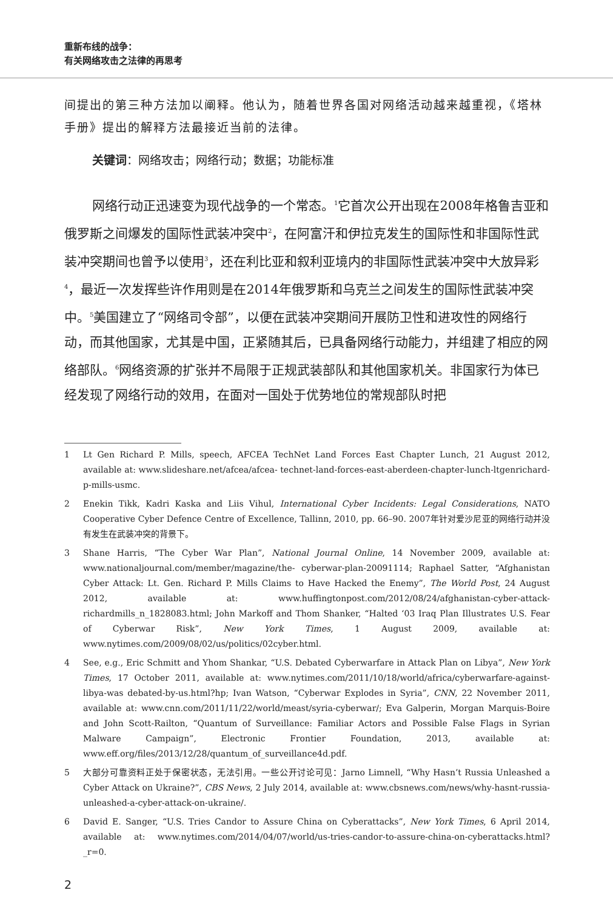重新布线的战争：
有关网络攻击之法律的再思考
间提出的第三种方法加以阐释。他认为，随着世界各国对网络活动越来越重视，《塔林手册》提出的解释方法最接近当前的法律。
关键词：网络攻击；网络行动；数据；功能标准
网络行动正迅速变为现代战争的一个常态。<sup>1</sup>它首次公开出现在2008年格鲁吉亚和俄罗斯之间爆发的国际性武装冲突中<sup>2</sup>，在阿富汗和伊拉克发生的国际性和非国际性武装冲突期间也曾予以使用<sup>3</sup>，还在利比亚和叙利亚境内的非国际性武装冲突中大放异彩<sup>4</sup>，最近一次发挥些许作用则是在2014年俄罗斯和乌克兰之间发生的国际性武装冲突中。<sup>5</sup>美国建立了“网络司令部”，以便在武装冲突期间开展防卫性和进攻性的网络行动，而其他国家，尤其是中国，正紧随其后，已具备网络行动能力，并组建了相应的网络部队。<sup>6</sup>网络资源的扩张并不局限于正规武装部队和其他国家机关。非国家行为体已经发现了网络行动的效用，在面对一国处于优势地位的常规部队时把
1 Lt Gen Richard P. Mills, speech, AFCEA TechNet Land Forces East Chapter Lunch, 21 August 2012, available at: www.slideshare.net/afcea/afcea- technet-land-forces-east-aberdeen-chapter-lunch-ltgenrichard-p-mills-usmc.
2 Enekin Tikk, Kadri Kaska and Liis Vihul, International Cyber Incidents: Legal Considerations, NATO Cooperative Cyber Defence Centre of Excellence, Tallinn, 2010, pp. 66–90. 2007年针对爱沙尼亚的网络行动并没有发生在武装冲突的背景下。
3 Shane Harris, “The Cyber War Plan”, National Journal Online, 14 November 2009, available at: www.nationaljournal.com/member/magazine/the- cyberwar-plan-20091114; Raphael Satter, “Afghanistan Cyber Attack: Lt. Gen. Richard P. Mills Claims to Have Hacked the Enemy”, The World Post, 24 August 2012, available at: www.huffingtonpost.com/2012/08/24/afghanistan-cyber-attack-richardmills_n_1828083.html; John Markoff and Thom Shanker, “Halted ‘03 Iraq Plan Illustrates U.S. Fear of Cyberwar Risk”, New York Times, 1 August 2009, available at: www.nytimes.com/2009/08/02/us/politics/02cyber.html.
4 See, e.g., Eric Schmitt and Yhom Shankar, “U.S. Debated Cyberwarfare in Attack Plan on Libya”, New York Times, 17 October 2011, available at: www.nytimes.com/2011/10/18/world/africa/cyberwarfare-against-libya-was debated-by-us.html?hp; Ivan Watson, “Cyberwar Explodes in Syria”, CNN, 22 November 2011, available at: www.cnn.com/2011/11/22/world/meast/syria-cyberwar/; Eva Galperin, Morgan Marquis-Boire and John Scott-Railton, “Quantum of Surveillance: Familiar Actors and Possible False Flags in Syrian Malware Campaign”, Electronic Frontier Foundation, 2013, available at: www.eff.org/files/2013/12/28/quantum_of_surveillance4d.pdf.
5 大部分可靠资料正处于保密状态，无法引用。一些公开讨论可见：Jarno Limnell, “Why Hasn’t Russia Unleashed a Cyber Attack on Ukraine?”, CBS News, 2 July 2014, available at: www.cbsnews.com/news/why-hasnt-russia-unleashed-a-cyber-attack-on-ukraine/.
6 David E. Sanger, “U.S. Tries Candor to Assure China on Cyberattacks”, New York Times, 6 April 2014, available at: www.nytimes.com/2014/04/07/world/us-tries-candor-to-assure-china-on-cyberattacks.html?_r=0.
2